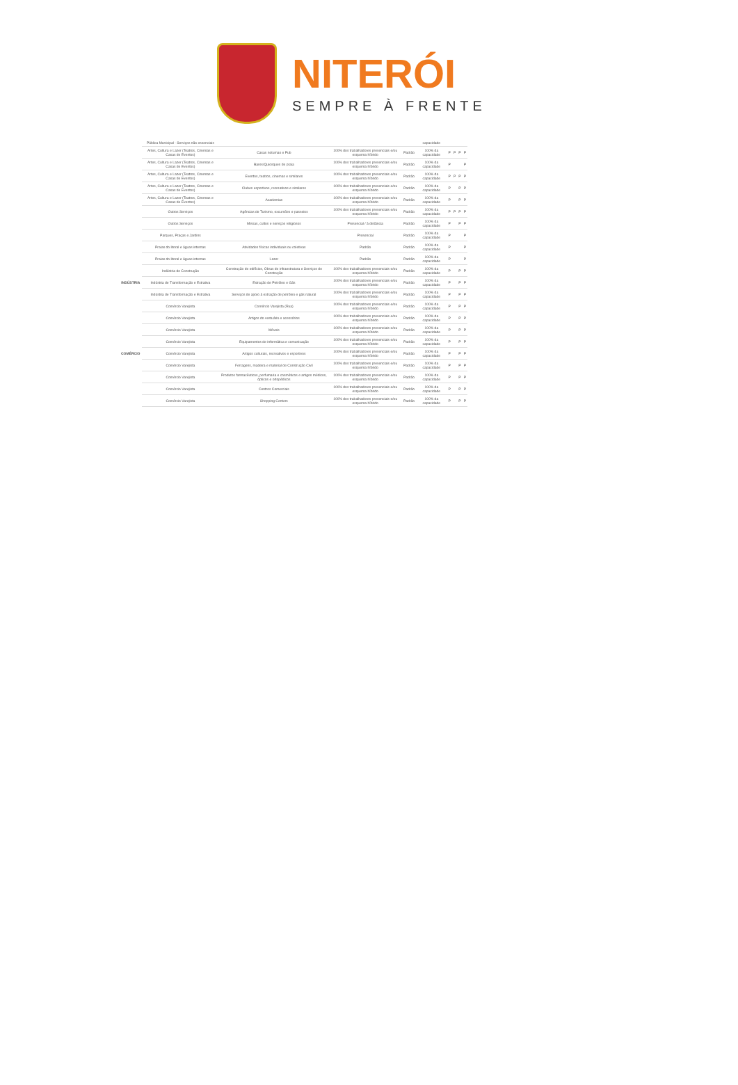NITERÓI
SEMPRE À FRENTE
| | Pública Municipal - Serviços não essenciais | | | | capacidade | | | | |
| | Artes, Cultura e Lazer (Teatros, Cinemas e Casas de Eventos) | Casas noturnas e Pub | 100% dos trabalhadores presenciais e/ou esquema híbrido | Padrão | 100% da capacidade | P | P | P | P |
| | Artes, Cultura e Lazer (Teatros, Cinemas e Casas de Eventos) | Bares/Quiosques de praia | 100% dos trabalhadores presenciais e/ou esquema híbrido | Padrão | 100% da capacidade | P | | | P |
| | Artes, Cultura e Lazer (Teatros, Cinemas e Casas de Eventos) | Eventos, teatros, cinemas e similares | 100% dos trabalhadores presenciais e/ou esquema híbrido | Padrão | 100% da capacidade | P | P | P | P |
| | Artes, Cultura e Lazer (Teatros, Cinemas e Casas de Eventos) | Clubes esportivos, recreativos e similares | 100% dos trabalhadores presenciais e/ou esquema híbrido | Padrão | 100% da capacidade | P | | P | P |
| | Artes, Cultura e Lazer (Teatros, Cinemas e Casas de Eventos) | Academias | 100% dos trabalhadores presenciais e/ou esquema híbrido | Padrão | 100% da capacidade | P | | P | P |
| | Outros Serviços | Agências de Turismo, excursões e passeios | 100% dos trabalhadores presenciais e/ou esquema híbrido | Padrão | 100% da capacidade | P | P | P | P |
| | Outros Serviços | Missas, cultos e serviços religiosos | Presencial / à distância | Padrão | 100% da capacidade | P | | P | P |
| | Parques, Praças e Jardins | | Presencial | Padrão | 100% da capacidade | P | | | P |
| | Praias do litoral e águas internas | Atividades físicas individuais ou coletivas | Padrão | Padrão | 100% da capacidade | P | | | P |
| | Praias do litoral e águas internas | Lazer | Padrão | Padrão | 100% da capacidade | P | | | P |
| INDÚSTRIA | Indústria de Construção | Construção de edifícios, Obras de infraestrutura e Serviços de Construção | 100% dos trabalhadores presenciais e/ou esquema híbrido | Padrão | 100% da capacidade | P | | P | P |
| | Indústria de Transformação e Extrativa | Extração de Petróleo e Gás | 100% dos trabalhadores presenciais e/ou esquema híbrido | Padrão | 100% da capacidade | P | | P | P |
| | Indústria de Transformação e Extrativa | Serviços de apoio à extração de petróleo e gás natural | 100% dos trabalhadores presenciais e/ou esquema híbrido | Padrão | 100% da capacidade | P | | P | P |
| COMÉRCIO | Comércio Varejista | Comércio Varejista (Rua) | 100% dos trabalhadores presenciais e/ou esquema híbrido | Padrão | 100% da capacidade | P | | P | P |
| | Comércio Varejista | Artigos do vestuário e acessórios | 100% dos trabalhadores presenciais e/ou esquema híbrido | Padrão | 100% da capacidade | P | | P | P |
| | Comércio Varejista | Móveis | 100% dos trabalhadores presenciais e/ou esquema híbrido | Padrão | 100% da capacidade | P | | P | P |
| | Comércio Varejista | Equipamentos de informática e comunicação | 100% dos trabalhadores presenciais e/ou esquema híbrido | Padrão | 100% da capacidade | P | | P | P |
| | Comércio Varejista | Artigos culturais, recreativos e esportivos | 100% dos trabalhadores presenciais e/ou esquema híbrido | Padrão | 100% da capacidade | P | | P | P |
| | Comércio Varejista | Ferragens, madeira e material de Construção Civil | 100% dos trabalhadores presenciais e/ou esquema híbrido | Padrão | 100% da capacidade | P | | P | P |
| | Comércio Varejista | Produtos farmacêuticos, perfumaria e cosméticos e artigos médicos, ópticos e ortopédicos | 100% dos trabalhadores presenciais e/ou esquema híbrido | Padrão | 100% da capacidade | P | | P | P |
| | Comércio Varejista | Centros Comerciais | 100% dos trabalhadores presenciais e/ou esquema híbrido | Padrão | 100% da capacidade | P | | P | P |
| | Comércio Varejista | Shopping Centers | 100% dos trabalhadores presenciais e/ou esquema híbrido | Padrão | 100% da capacidade | P | | P | P |